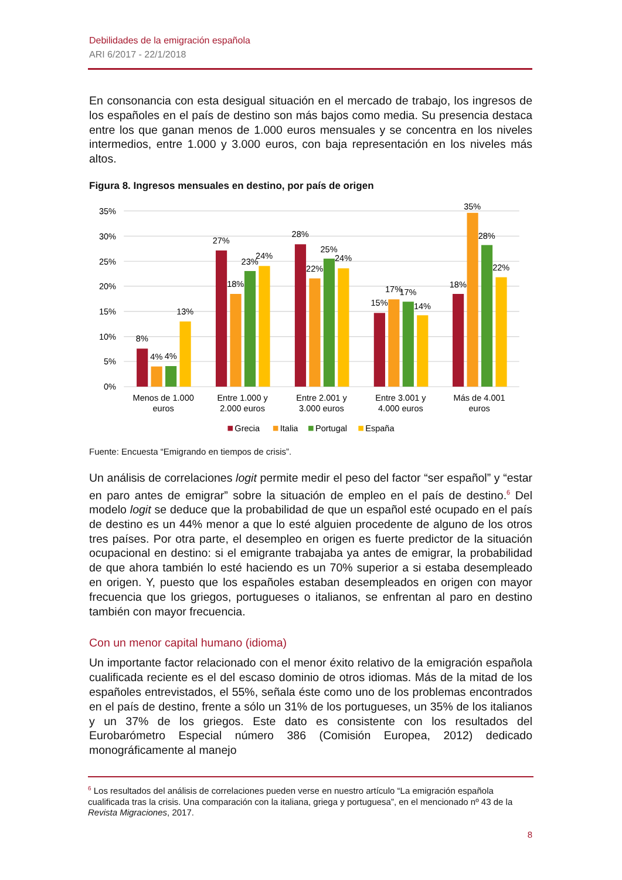Debilidades de la emigración española
ARI 6/2017 - 22/1/2018
En consonancia con esta desigual situación en el mercado de trabajo, los ingresos de los españoles en el país de destino son más bajos como media. Su presencia destaca entre los que ganan menos de 1.000 euros mensuales y se concentra en los niveles intermedios, entre 1.000 y 3.000 euros, con baja representación en los niveles más altos.
Figura 8. Ingresos mensuales en destino, por país de origen
35%
30%
25%
20%
15%
10%
5%
0%
8%
4%
4%
13%
27%
18%
23%
24%
28%
22%
25%
24%
15%
17%
17%
14%
18%
35%
28%
22%
Menos de 1.000
euros
Entre 1.000 y
2.000 euros
Entre 2.001 y
3.000 euros
Entre 3.001 y
4.000 euros
Más de 4.001
euros
Grecia
Italia
Portugal
España
Fuente: Encuesta “Emigrando en tiempos de crisis”.
Un análisis de correlaciones logit permite medir el peso del factor “ser español” y “estar en paro antes de emigrar” sobre la situación de empleo en el país de destino.<sup>6</sup> Del modelo logit se deduce que la probabilidad de que un español esté ocupado en el país de destino es un 44% menor a que lo esté alguien procedente de alguno de los otros tres países. Por otra parte, el desempleo en origen es fuerte predictor de la situación ocupacional en destino: si el emigrante trabajaba ya antes de emigrar, la probabilidad de que ahora también lo esté haciendo es un 70% superior a si estaba desempleado en origen. Y, puesto que los españoles estaban desempleados en origen con mayor frecuencia que los griegos, portugueses o italianos, se enfrentan al paro en destino también con mayor frecuencia.
Con un menor capital humano (idioma)
Un importante factor relacionado con el menor éxito relativo de la emigración española cualificada reciente es el del escaso dominio de otros idiomas. Más de la mitad de los españoles entrevistados, el 55%, señala éste como uno de los problemas encontrados en el país de destino, frente a sólo un 31% de los portugueses, un 35% de los italianos y un 37% de los griegos. Este dato es consistente con los resultados del Eurobarómetro Especial número 386 (Comisión Europea, 2012) dedicado monográficamente al manejo
<sup>6</sup> Los resultados del análisis de correlaciones pueden verse en nuestro artículo “La emigración española cualificada tras la crisis. Una comparación con la italiana, griega y portuguesa”, en el mencionado nº 43 de la Revista Migraciones, 2017.
8